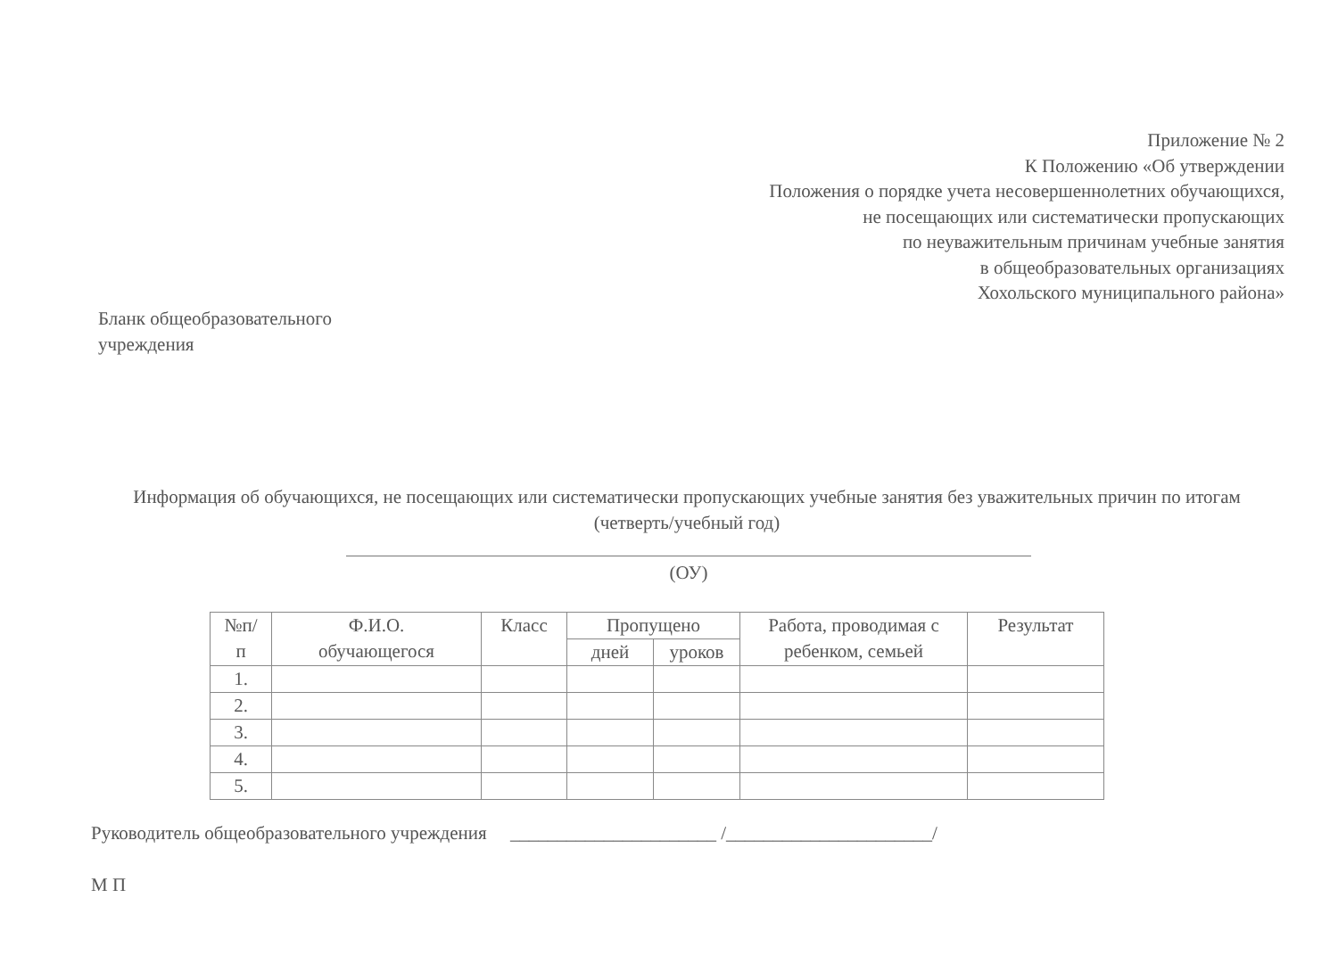Приложение № 2
К Положению «Об утверждении
Положения о порядке учета несовершеннолетних обучающихся,
не посещающих или систематически пропускающих
по неуважительным причинам учебные занятия
в общеобразовательных организациях
Хохольского муниципального района»
Бланк общеобразовательного
учреждения
Информация об обучающихся, не посещающих или систематически пропускающих учебные занятия без уважительных причин по итогам (четверть/учебный год)
(ОУ)
| №п/ п | Ф.И.О. обучающегося | Класс | Пропущено | | Работа, проводимая с ребенком, семьей | Результат |
| --- | --- | --- | --- | --- | --- | --- |
| | | | дней | уроков | | |
| 1. | | | | | | |
| 2. | | | | | | |
| 3. | | | | | | |
| 4. | | | | | | |
| 5. | | | | | | |
Руководитель общеобразовательного учреждения ______________________ /______________________/
М П